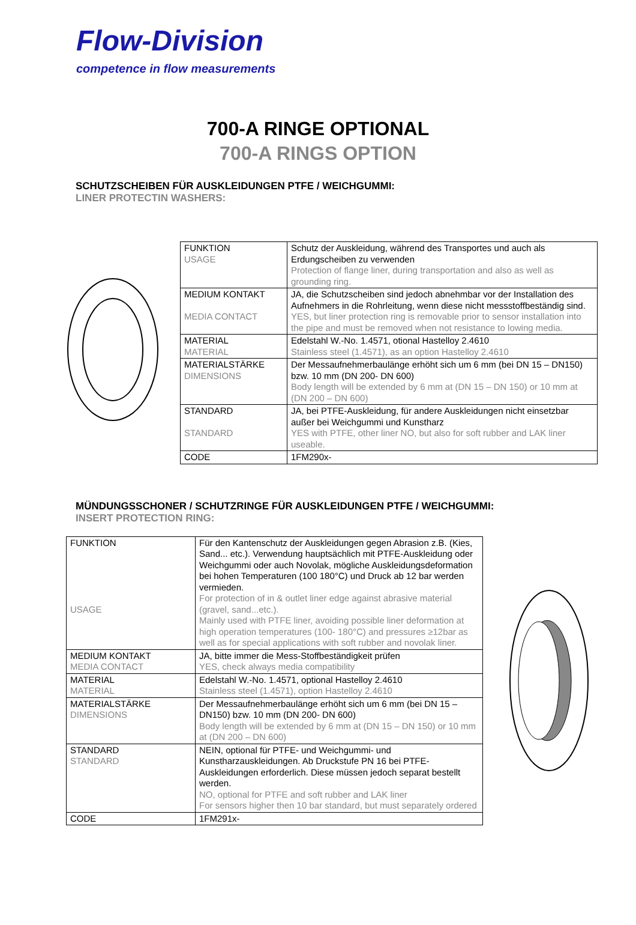Flow-Division
competence in flow measurements
700-A RINGE OPTIONAL
700-A RINGS OPTION
SCHUTZSCHEIBEN FÜR AUSKLEIDUNGEN PTFE / WEICHGUMMI:
LINER PROTECTIN WASHERS:
| FUNKTION USAGE | Schutz der Auskleidung, während des Transportes und auch als Erdungscheiben zu verwenden Protection of flange liner, during transportation and also as well as grounding ring. |
| MEDIUM KONTAKT MEDIA CONTACT | JA, die Schutzscheiben sind jedoch abnehmbar vor der Installation des Aufnehmers in die Rohrleitung, wenn diese nicht messstoffbeständig sind. YES, but liner protection ring is removable prior to sensor installation into the pipe and must be removed when not resistance to lowing media. |
| MATERIAL MATERIAL | Edelstahl W.-No. 1.4571, otional Hastelloy 2.4610 Stainless steel (1.4571), as an option Hastelloy 2.4610 |
| MATERIALSTÄRKE DIMENSIONS | Der Messaufnehmerbaulänge erhöht sich um 6 mm (bei DN 15 – DN150) bzw. 10 mm (DN 200- DN 600) Body length will be extended by 6 mm at (DN 15 – DN 150) or 10 mm at (DN 200 – DN 600) |
| STANDARD STANDARD | JA, bei PTFE-Auskleidung, für andere Auskleidungen nicht einsetzbar außer bei Weichgummi und Kunstharz YES with PTFE, other liner NO, but also for soft rubber and LAK liner useable. |
| CODE | 1FM290x- |
MÜNDUNGSSCHONER / SCHUTZRINGE FÜR AUSKLEIDUNGEN PTFE / WEICHGUMMI:
INSERT PROTECTION RING:
| FUNKTION USAGE | Für den Kantenschutz der Auskleidungen gegen Abrasion z.B. (Kies, Sand... etc.). Verwendung hauptsächlich mit PTFE-Auskleidung oder Weichgummi oder auch Novolak, mögliche Auskleidungsdeformation bei hohen Temperaturen (100 180°C) und Druck ab 12 bar werden vermieden. For protection of in & outlet liner edge against abrasive material (gravel, sand...etc.). Mainly used with PTFE liner, avoiding possible liner deformation at high operation temperatures (100- 180°C) and pressures ≥12bar as well as for special applications with soft rubber and novolak liner. |
| MEDIUM KONTAKT MEDIA CONTACT | JA, bitte immer die Mess-Stoffbeständigkeit prüfen YES, check always media compatibility |
| MATERIAL MATERIAL | Edelstahl W.-No. 1.4571, optional Hastelloy 2.4610 Stainless steel (1.4571), option Hastelloy 2.4610 |
| MATERIALSTÄRKE DIMENSIONS | Der Messaufnehmerbaulänge erhöht sich um 6 mm (bei DN 15 – DN150) bzw. 10 mm (DN 200- DN 600) Body length will be extended by 6 mm at (DN 15 – DN 150) or 10 mm at (DN 200 – DN 600) |
| STANDARD STANDARD | NEIN, optional für PTFE- und Weichgummi- und Kunstharzauskleidungen. Ab Druckstufe PN 16 bei PTFE-Auskleidungen erforderlich. Diese müssen jedoch separat bestellt werden. NO, optional for PTFE and soft rubber and LAK liner For sensors higher then 10 bar standard, but must separately ordered |
| CODE | 1FM291x- |